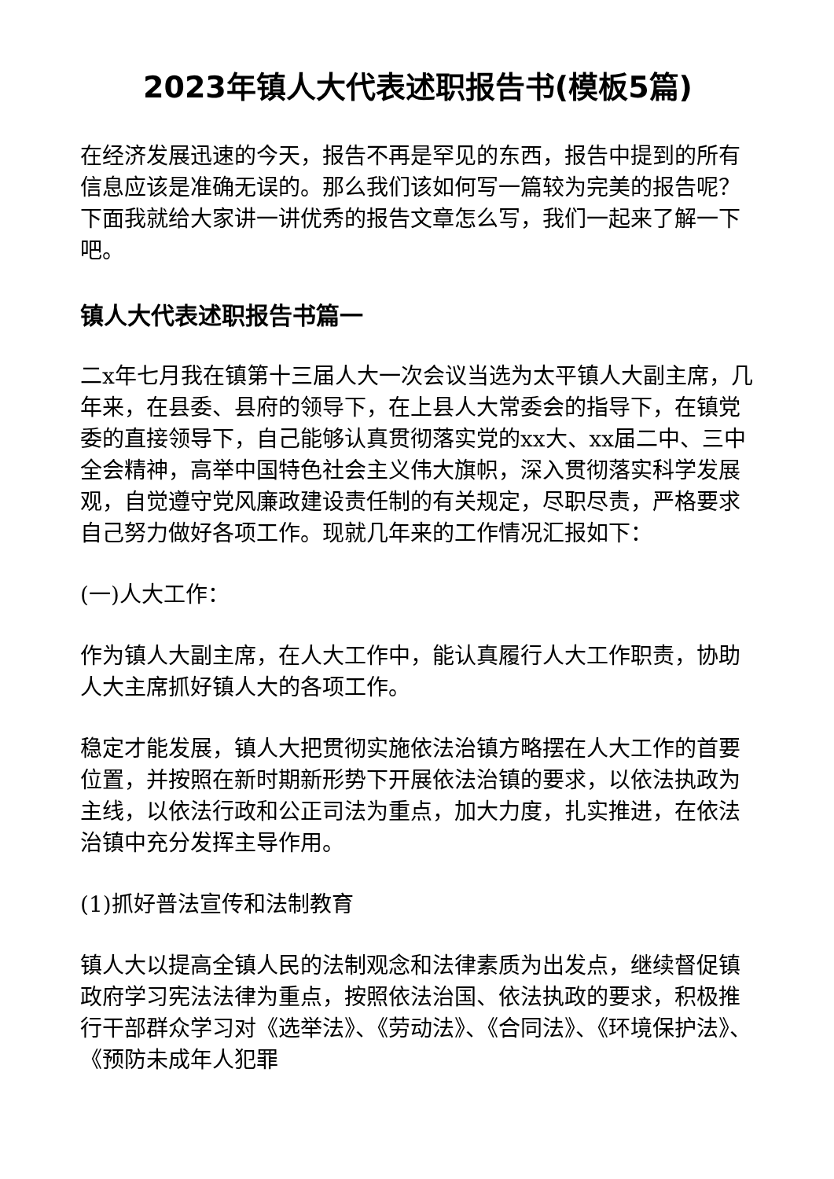2023年镇人大代表述职报告书(模板5篇)
在经济发展迅速的今天，报告不再是罕见的东西，报告中提到的所有信息应该是准确无误的。那么我们该如何写一篇较为完美的报告呢？下面我就给大家讲一讲优秀的报告文章怎么写，我们一起来了解一下吧。
镇人大代表述职报告书篇一
二x年七月我在镇第十三届人大一次会议当选为太平镇人大副主席，几年来，在县委、县府的领导下，在上县人大常委会的指导下，在镇党委的直接领导下，自己能够认真贯彻落实党的xx大、xx届二中、三中全会精神，高举中国特色社会主义伟大旗帜，深入贯彻落实科学发展观，自觉遵守党风廉政建设责任制的有关规定，尽职尽责，严格要求自己努力做好各项工作。现就几年来的工作情况汇报如下：
(一)人大工作：
作为镇人大副主席，在人大工作中，能认真履行人大工作职责，协助人大主席抓好镇人大的各项工作。
稳定才能发展，镇人大把贯彻实施依法治镇方略摆在人大工作的首要位置，并按照在新时期新形势下开展依法治镇的要求，以依法执政为主线，以依法行政和公正司法为重点，加大力度，扎实推进，在依法治镇中充分发挥主导作用。
(1)抓好普法宣传和法制教育
镇人大以提高全镇人民的法制观念和法律素质为出发点，继续督促镇政府学习宪法法律为重点，按照依法治国、依法执政的要求，积极推行干部群众学习对《选举法》、《劳动法》、《合同法》、《环境保护法》、《预防未成年人犯罪